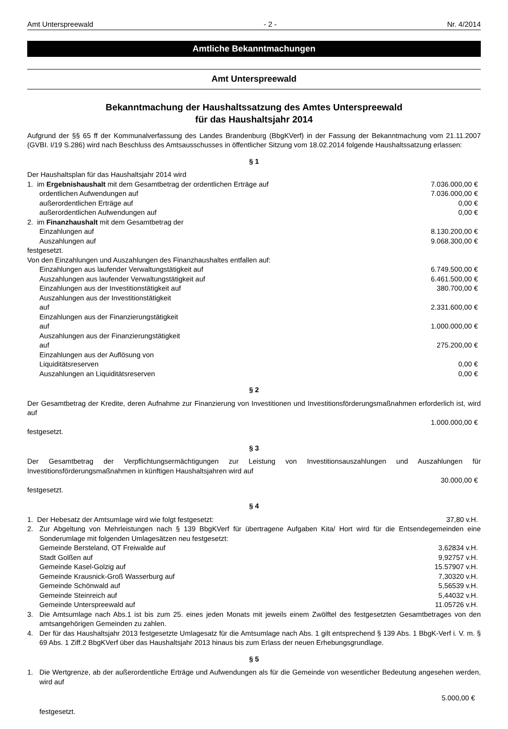Amt Unterspreewald - 2 - Nr. 4/2014
Amtliche Bekanntmachungen
Amt Unterspreewald
Bekanntmachung der Haushaltssatzung des Amtes Unterspreewald
für das Haushaltsjahr 2014
Aufgrund der §§ 65 ff der Kommunalverfassung des Landes Brandenburg (BbgKVerf) in der Fassung der Bekanntmachung vom 21.11.2007 (GVBI. I/19 S.286) wird nach Beschluss des Amtsausschusses in öffentlicher Sitzung vom 18.02.2014 folgende Haushaltssatzung erlassen:
§ 1
Der Haushaltsplan für das Haushaltsjahr 2014 wird
1. im Ergebnishaushalt mit dem Gesamtbetrag der ordentlichen Erträge auf 7.036.000,00 €
ordentlichen Aufwendungen auf 7.036.000,00 €
außerordentlichen Erträge auf 0,00 €
außerordentlichen Aufwendungen auf 0,00 €
2. im Finanzhaushalt mit dem Gesamtbetrag der
Einzahlungen auf 8.130.200,00 €
Auszahlungen auf 9.068.300,00 €
festgesetzt.
Von den Einzahlungen und Auszahlungen des Finanzhaushaltes entfallen auf:
Einzahlungen aus laufender Verwaltungstätigkeit auf 6.749.500,00 €
Auszahlungen aus laufender Verwaltungstätigkeit auf 6.461.500,00 €
Einzahlungen aus der Investitionstätigkeit auf 380.700,00 €
Auszahlungen aus der Investitionstätigkeit
auf 2.331.600,00 €
Einzahlungen aus der Finanzierungstätigkeit
auf 1.000.000,00 €
Auszahlungen aus der Finanzierungstätigkeit
auf 275.200,00 €
Einzahlungen aus der Auflösung von
Liquiditätsreserven 0,00 €
Auszahlungen an Liquiditätsreserven 0,00 €
§ 2
Der Gesamtbetrag der Kredite, deren Aufnahme zur Finanzierung von Investitionen und Investitionsförderungsmaßnahmen erforderlich ist, wird auf
1.000.000,00 €
festgesetzt.
§ 3
Der Gesamtbetrag der Verpflichtungsermächtigungen zur Leistung von Investitionsauszahlungen und Auszahlungen für Investitionsförderungsmaßnahmen in künftigen Haushaltsjahren wird auf
30.000,00 €
festgesetzt.
§ 4
1. Der Hebesatz der Amtsumlage wird wie folgt festgesetzt: 37,80 v.H.
2. Zur Abgeltung von Mehrleistungen nach § 139 BbgKVerf für übertragene Aufgaben Kita/ Hort wird für die Entsendegemeinden eine Sonderumlage mit folgenden Umlagesätzen neu festgesetzt:
Gemeinde Bersteland, OT Freiwalde auf 3,62834 v.H.
Stadt Golßen auf 9,92757 v.H.
Gemeinde Kasel-Golzig auf 15.57907 v.H.
Gemeinde Krausnick-Groß Wasserburg auf 7,30320 v.H.
Gemeinde Schönwald auf 5,56539 v.H.
Gemeinde Steinreich auf 5,44032 v.H.
Gemeinde Unterspreewald auf 11.05726 v.H.
3. Die Amtsumlage nach Abs.1 ist bis zum 25. eines jeden Monats mit jeweils einem Zwölftel des festgesetzten Gesamtbetrages von den amtsangehörigen Gemeinden zu zahlen.
4. Der für das Haushaltsjahr 2013 festgesetzte Umlagesatz für die Amtsumlage nach Abs. 1 gilt entsprechend § 139 Abs. 1 BbgK-Verf i. V. m. § 69 Abs. 1 Ziff.2 BbgKVerf über das Haushaltsjahr 2013 hinaus bis zum Erlass der neuen Erhebungsgrundlage.
§ 5
1. Die Wertgrenze, ab der außerordentliche Erträge und Aufwendungen als für die Gemeinde von wesentlicher Bedeutung angesehen werden, wird auf
5.000,00 €
festgesetzt.